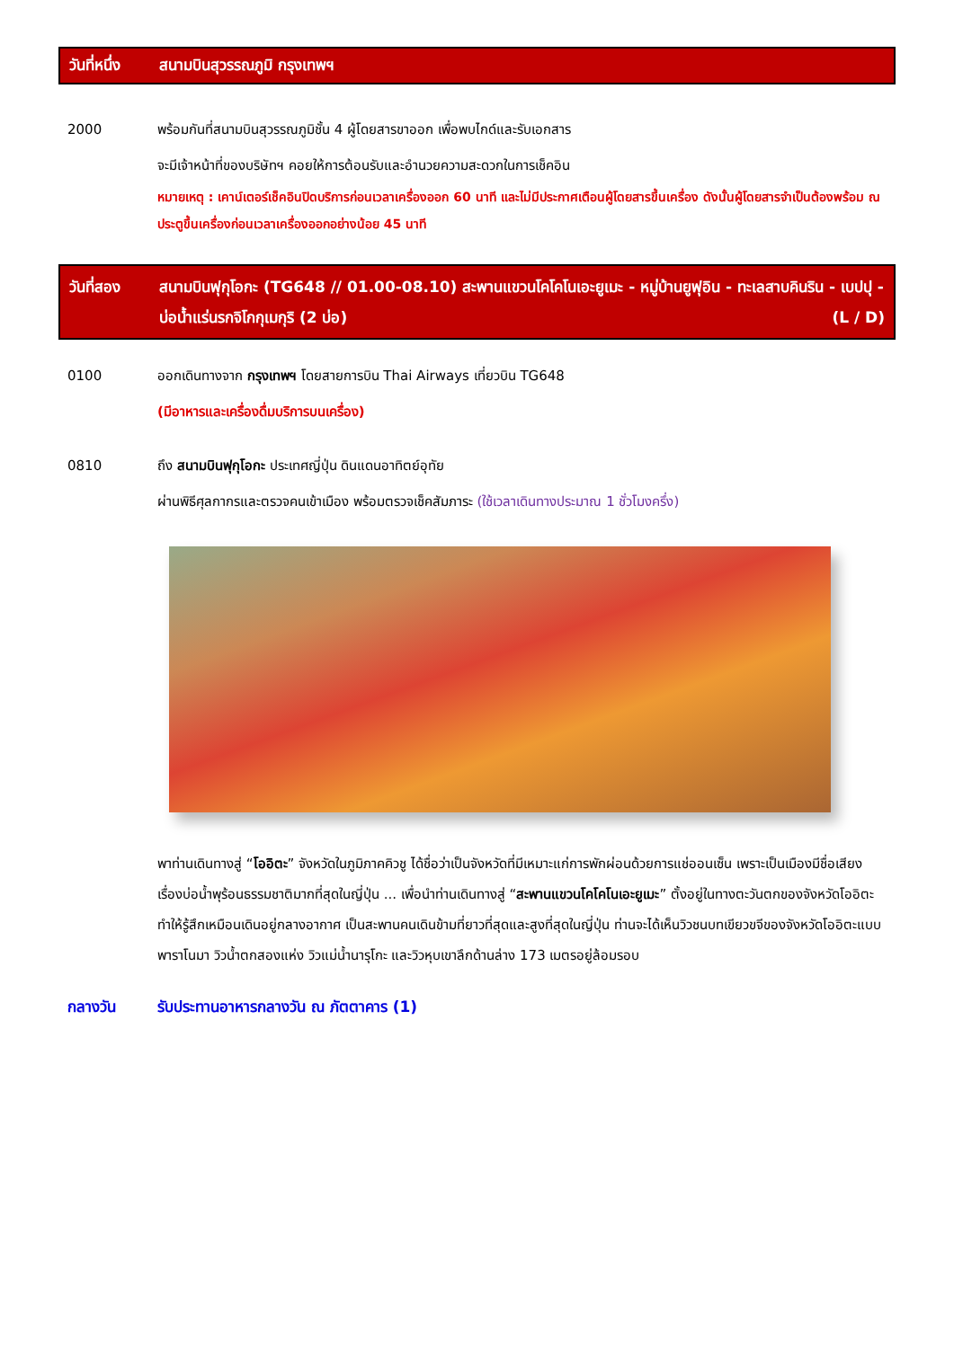วันที่หนึ่ง สนามบินสุวรรณภูมิ กรุงเทพฯ
2000 พร้อมกันที่สนามบินสุวรรณภูมิชั้น 4 ผู้โดยสารขาออก เพื่อพบไกด์และรับเอกสาร
จะมีเจ้าหน้าที่ของบริษัทฯ คอยให้การต้อนรับและอำนวยความสะดวกในการเช็คอิน
หมายเหตุ : เคาน์เตอร์เช็คอินปิดบริการก่อนเวลาเครื่องออก 60 นาที และไม่มีประกาศเตือนผู้โดยสารขึ้นเครื่อง ดังนั้นผู้โดยสารจำเป็นต้องพร้อม ณ ประตูขึ้นเครื่องก่อนเวลาเครื่องออกอย่างน้อย 45 นาที
วันที่สอง สนามบินฟุกุโอกะ (TG648 // 01.00-08.10) สะพานแขวนโคโคโนเอะยูเมะ - หมู่บ้านยูฟุอิน - ทะเลสาบคินริน - เบปปุ - บ่อน้ำแร่นรกจิโกกุเมกุริ (2 บ่อ) (L / D)
0100 ออกเดินทางจาก กรุงเทพฯ โดยสายการบิน Thai Airways เที่ยวบิน TG648
(มีอาหารและเครื่องดื่มบริการบนเครื่อง)
0810 ถึง สนามบินฟุกุโอกะ ประเทศญี่ปุ่น ดินแดนอาทิตย์อุทัย
ผ่านพิธีศุลกากรและตรวจคนเข้าเมือง พร้อมตรวจเช็คสัมภาระ (ใช้เวลาเดินทางประมาณ 1 ชั่วโมงครึ่ง)
พาท่านเดินทางสู่ “โออิตะ” จังหวัดในภูมิภาคคิวชู ได้ชื่อว่าเป็นจังหวัดที่มีเหมาะแก่การพักผ่อนด้วยการแช่ออนเซ็น เพราะเป็นเมืองมีชื่อเสียงเรื่องบ่อน้ำพุร้อนธรรมชาติมากที่สุดในญี่ปุ่น ... เพื่อนำท่านเดินทางสู่ “สะพานแขวนโคโคโนเอะยูเมะ” ตั้งอยู่ในทางตะวันตกของจังหวัดโออิตะ ทำให้รู้สึกเหมือนเดินอยู่กลางอากาศ เป็นสะพานคนเดินข้ามที่ยาวที่สุดและสูงที่สุดในญี่ปุ่น ท่านจะได้เห็นวิวชนบทเขียวขจีของจังหวัดโออิตะแบบพาราโนมา วิวน้ำตกสองแห่ง วิวแม่น้ำนารุโกะ และวิวหุบเขาลึกด้านล่าง 173 เมตรอยู่ล้อมรอบ
กลางวัน รับประทานอาหารกลางวัน ณ ภัตตาคาร (1)